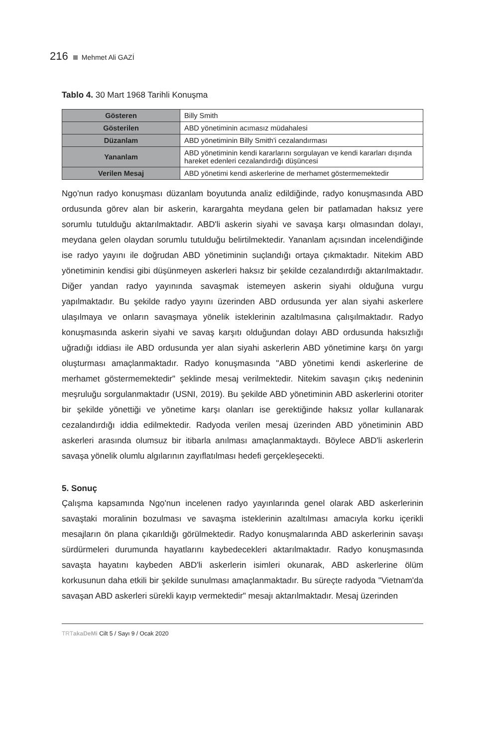216 Mehmet Ali GAZİ
Tablo 4. 30 Mart 1968 Tarihli Konuşma
| Gösteren | Billy Smith |
| Gösterilen | ABD yönetiminin acımasız müdahalesi |
| Düzanlam | ABD yönetiminin Billy Smith'i cezalandırması |
| Yananlam | ABD yönetiminin kendi kararlarını sorgulayan ve kendi kararları dışında hareket edenleri cezalandırdığı düşüncesi |
| Verilen Mesaj | ABD yönetimi kendi askerlerine de merhamet göstermemektedir |
Ngọ'nun radyo konuşması düzanlam boyutunda analiz edildiğinde, radyo konuşmasında ABD ordusunda görev alan bir askerin, karargahta meydana gelen bir patlamadan haksız yere sorumlu tutulduğu aktarılmaktadır. ABD'li askerin siyahi ve savaşa karşı olmasından dolayı, meydana gelen olaydan sorumlu tutulduğu belirtilmektedir. Yananlam açısından incelendiğinde ise radyo yayını ile doğrudan ABD yönetiminin suçlandığı ortaya çıkmaktadır. Nitekim ABD yönetiminin kendisi gibi düşünmeyen askerleri haksız bir şekilde cezalandırdığı aktarılmaktadır. Diğer yandan radyo yayınında savaşmak istemeyen askerin siyahi olduğuna vurgu yapılmaktadır. Bu şekilde radyo yayını üzerinden ABD ordusunda yer alan siyahi askerlere ulaşılmaya ve onların savaşmaya yönelik isteklerinin azaltılmasına çalışılmaktadır. Radyo konuşmasında askerin siyahi ve savaş karşıtı olduğundan dolayı ABD ordusunda haksızlığı uğradığı iddiası ile ABD ordusunda yer alan siyahi askerlerin ABD yönetimine karşı ön yargı oluşturması amaçlanmaktadır. Radyo konuşmasında "ABD yönetimi kendi askerlerine de merhamet göstermemektedir" şeklinde mesaj verilmektedir. Nitekim savaşın çıkış nedeninin meşruluğu sorgulanmaktadır (USNI, 2019). Bu şekilde ABD yönetiminin ABD askerlerini otoriter bir şekilde yönettiği ve yönetime karşı olanları ise gerektiğinde haksız yollar kullanarak cezalandırdığı iddia edilmektedir. Radyoda verilen mesaj üzerinden ABD yönetiminin ABD askerleri arasında olumsuz bir itibarla anılması amaçlanmaktaydı. Böylece ABD'li askerlerin savaşa yönelik olumlu algılarının zayıflatılması hedefi gerçekleşecekti.
5. Sonuç
Çalışma kapsamında Ngọ'nun incelenen radyo yayınlarında genel olarak ABD askerlerinin savaştaki moralinin bozulması ve savaşma isteklerinin azaltılması amacıyla korku içerikli mesajların ön plana çıkarıldığı görülmektedir. Radyo konuşmalarında ABD askerlerinin savaşı sürdürmeleri durumunda hayatlarını kaybedecekleri aktarılmaktadır. Radyo konuşmasında savaşta hayatını kaybeden ABD'li askerlerin isimleri okunarak, ABD askerlerine ölüm korkusunun daha etkili bir şekilde sunulması amaçlanmaktadır. Bu süreçte radyoda "Vietnam'da savaşan ABD askerleri sürekli kayıp vermektedir" mesajı aktarılmaktadır. Mesaj üzerinden
TRTakaDeMi Cilt 5 / Sayı 9 / Ocak 2020